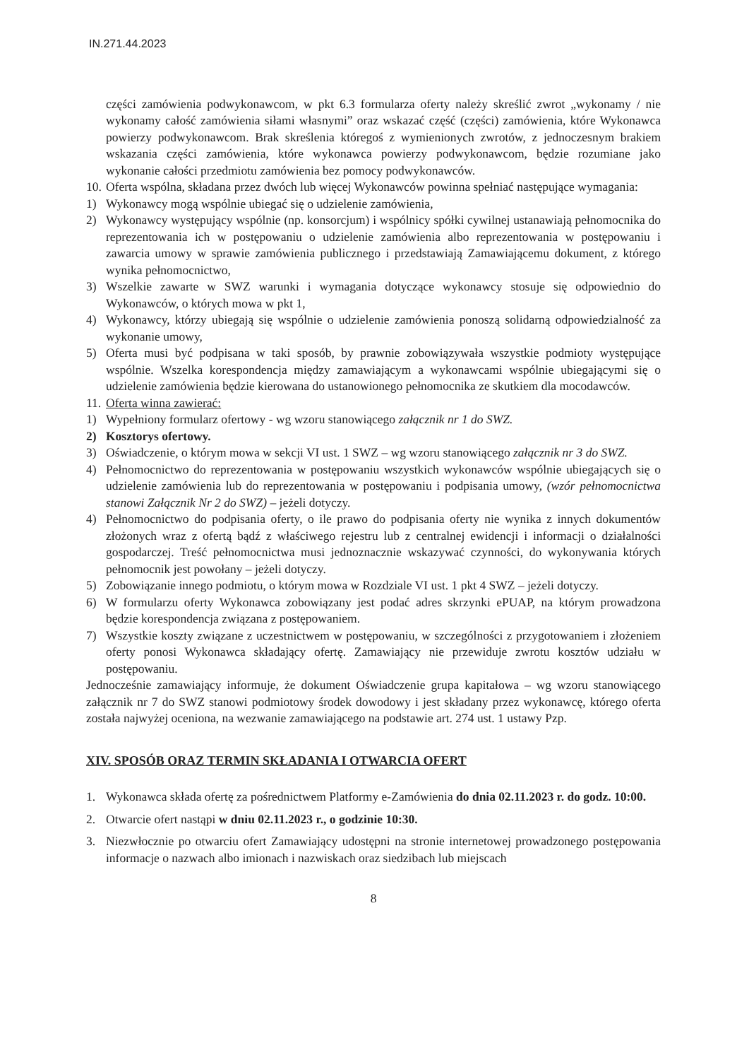IN.271.44.2023
części zamówienia podwykonawcom, w pkt 6.3 formularza oferty należy skreślić zwrot „wykonamy / nie wykonamy całość zamówienia siłami własnymi” oraz wskazać część (części) zamówienia, które Wykonawca powierzy podwykonawcom. Brak skreślenia któregoś z wymienionych zwrotów, z jednoczesnym brakiem wskazania części zamówienia, które wykonawca powierzy podwykonawcom, będzie rozumiane jako wykonanie całości przedmiotu zamówienia bez pomocy podwykonawców.
10. Oferta wspólna, składana przez dwóch lub więcej Wykonawców powinna spełniać następujące wymagania:
1) Wykonawcy mogą wspólnie ubiegać się o udzielenie zamówienia,
2) Wykonawcy występujący wspólnie (np. konsorcjum) i wspólnicy spółki cywilnej ustanawiają pełnomocnika do reprezentowania ich w postępowaniu o udzielenie zamówienia albo reprezentowania w postępowaniu i zawarcia umowy w sprawie zamówienia publicznego i przedstawiają Zamawiającemu dokument, z którego wynika pełnomocnictwo,
3) Wszelkie zawarte w SWZ warunki i wymagania dotyczące wykonawcy stosuje się odpowiednio do Wykonawców, o których mowa w pkt 1,
4) Wykonawcy, którzy ubiegają się wspólnie o udzielenie zamówienia ponoszą solidarną odpowiedzialność za wykonanie umowy,
5) Oferta musi być podpisana w taki sposób, by prawnie zobowiązywała wszystkie podmioty występujące wspólnie. Wszelka korespondencja między zamawiającym a wykonawcami wspólnie ubiegającymi się o udzielenie zamówienia będzie kierowana do ustanowionego pełnomocnika ze skutkiem dla mocodawców.
11. Oferta winna zawierać:
1) Wypełniony formularz ofertowy - wg wzoru stanowiącego załącznik nr 1 do SWZ.
2) Kosztorys ofertowy.
3) Oświadczenie, o którym mowa w sekcji VI ust. 1 SWZ – wg wzoru stanowiącego załącznik nr 3 do SWZ.
4) Pełnomocnictwo do reprezentowania w postępowaniu wszystkich wykonawców wspólnie ubiegających się o udzielenie zamówienia lub do reprezentowania w postępowaniu i podpisania umowy, (wzór pełnomocnictwa stanowi Załącznik Nr 2 do SWZ) – jeżeli dotyczy.
4) Pełnomocnictwo do podpisania oferty, o ile prawo do podpisania oferty nie wynika z innych dokumentów złożonych wraz z ofertą bądź z właściwego rejestru lub z centralnej ewidencji i informacji o działalności gospodarczej. Treść pełnomocnictwa musi jednoznacznie wskazywać czynności, do wykonywania których pełnomocnik jest powołany – jeżeli dotyczy.
5) Zobowiązanie innego podmiotu, o którym mowa w Rozdziale VI ust. 1 pkt 4 SWZ – jeżeli dotyczy.
6) W formularzu oferty Wykonawca zobowiązany jest podać adres skrzynki ePUAP, na którym prowadzona będzie korespondencja związana z postępowaniem.
7) Wszystkie koszty związane z uczestnictwem w postępowaniu, w szczególności z przygotowaniem i złożeniem oferty ponosi Wykonawca składający ofertę. Zamawiający nie przewiduje zwrotu kosztów udziału w postępowaniu.
Jednocześnie zamawiający informuje, że dokument Oświadczenie grupa kapitałowa – wg wzoru stanowiącego załącznik nr 7 do SWZ stanowi podmiotowy środek dowodowy i jest składany przez wykonawcę, którego oferta została najwyżej oceniona, na wezwanie zamawiającego na podstawie art. 274 ust. 1 ustawy Pzp.
XIV. SPOSÓB ORAZ TERMIN SKŁADANIA I OTWARCIA OFERT
1. Wykonawca składa ofertę za pośrednictwem Platformy e-Zamówienia do dnia 02.11.2023 r. do godz. 10:00.
2. Otwarcie ofert nastąpi w dniu 02.11.2023 r., o godzinie 10:30.
3. Niezwłocznie po otwarciu ofert Zamawiający udostępni na stronie internetowej prowadzonego postępowania informacje o nazwach albo imionach i nazwiskach oraz siedzibach lub miejscach
8